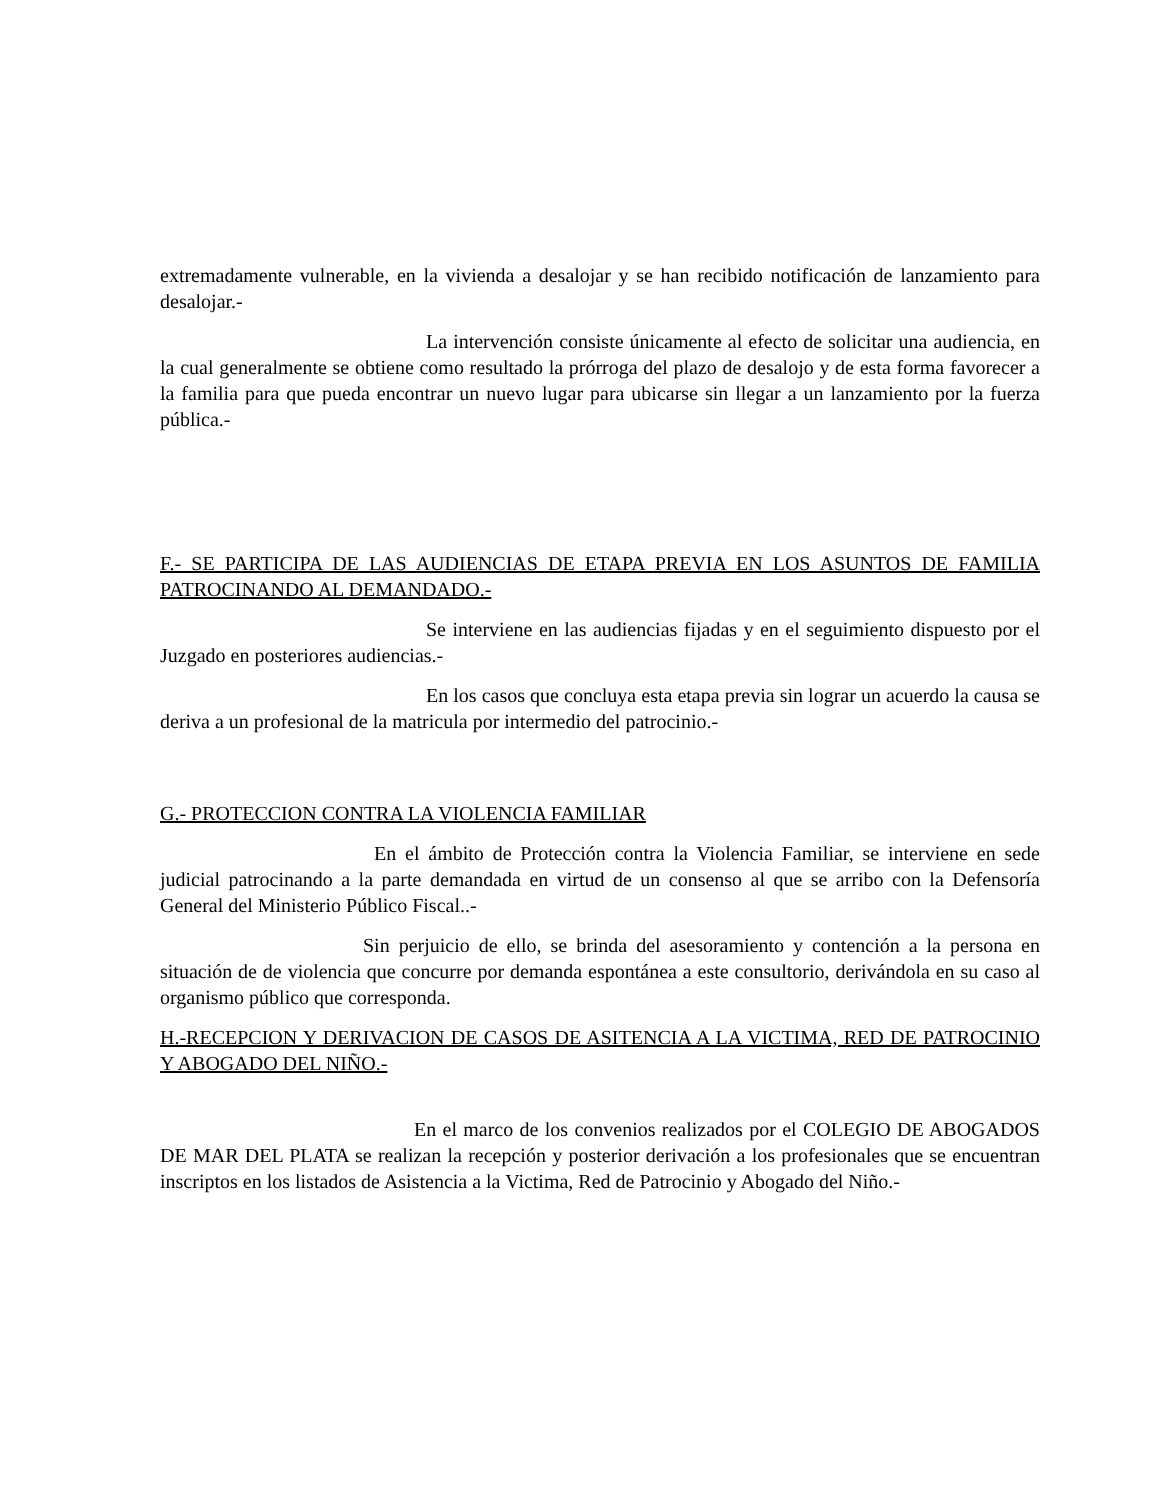extremadamente vulnerable, en la vivienda a desalojar y se han recibido notificación de lanzamiento para desalojar.-
La intervención consiste únicamente al efecto de solicitar una audiencia, en la cual generalmente se obtiene como resultado la prórroga del plazo de desalojo y de esta forma favorecer a la familia para que pueda encontrar un nuevo lugar para ubicarse sin llegar a un lanzamiento por la fuerza pública.-
F.- SE PARTICIPA DE LAS AUDIENCIAS DE ETAPA PREVIA EN LOS ASUNTOS DE FAMILIA PATROCINANDO AL DEMANDADO.-
Se interviene en las audiencias fijadas y en el seguimiento dispuesto por el Juzgado en posteriores audiencias.-
En los casos que concluya esta etapa previa sin lograr un acuerdo la causa se deriva a un profesional de la matricula por intermedio del patrocinio.-
G.- PROTECCION CONTRA LA VIOLENCIA FAMILIAR
En el ámbito de Protección contra la Violencia Familiar, se interviene en sede judicial patrocinando a la parte demandada en virtud de un consenso al que se arribo con la Defensoría General del Ministerio Público Fiscal..-
Sin perjuicio de ello, se brinda del asesoramiento y contención a la persona en situación de de violencia que concurre por demanda espontánea a este consultorio, derivándola en su caso al organismo público que corresponda.
H.-RECEPCION Y DERIVACION DE CASOS DE ASITENCIA A LA VICTIMA, RED DE PATROCINIO Y ABOGADO DEL NIÑO.-
En el marco de los convenios realizados por el COLEGIO DE ABOGADOS DE MAR DEL PLATA se realizan la recepción y posterior derivación a los profesionales que se encuentran inscriptos en los listados de Asistencia a la Victima, Red de Patrocinio y Abogado del Niño.-